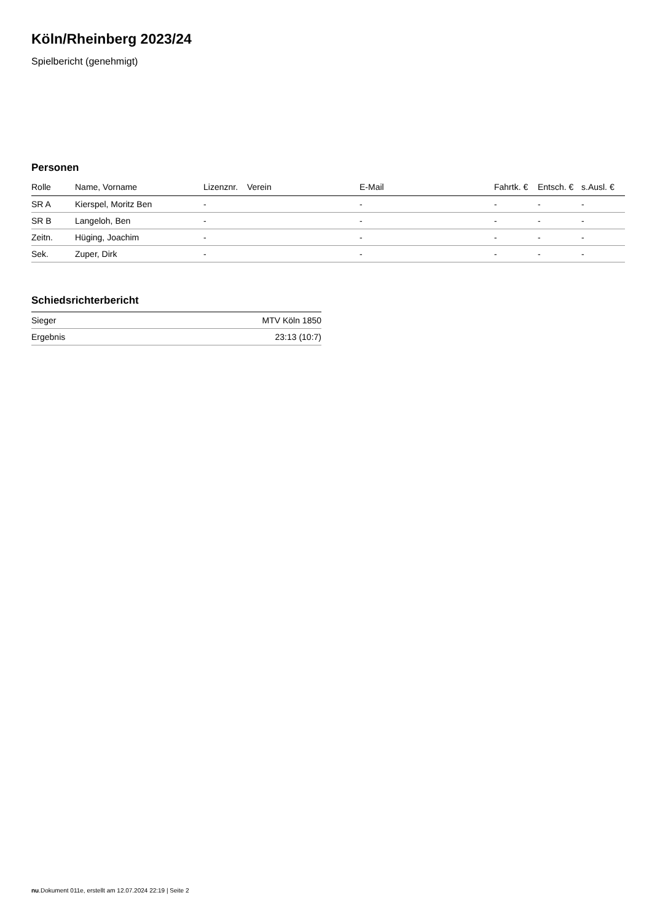Köln/Rheinberg 2023/24
Spielbericht (genehmigt)
Personen
| Rolle | Name, Vorname | Lizenznr. | Verein | E-Mail | Fahrtk. € | Entsch. € | s.Ausl. € |
| --- | --- | --- | --- | --- | --- | --- | --- |
| SR A | Kierspel, Moritz Ben | - | | - | - | - | - |
| SR B | Langeloh, Ben | - | | - | - | - | - |
| Zeitn. | Hüging, Joachim | - | | - | - | - | - |
| Sek. | Zuper, Dirk | - | | - | - | - | - |
Schiedsrichterbericht
| Sieger | MTV Köln 1850 |
| Ergebnis | 23:13 (10:7) |
nu.Dokument 011e, erstellt am 12.07.2024 22:19 | Seite 2